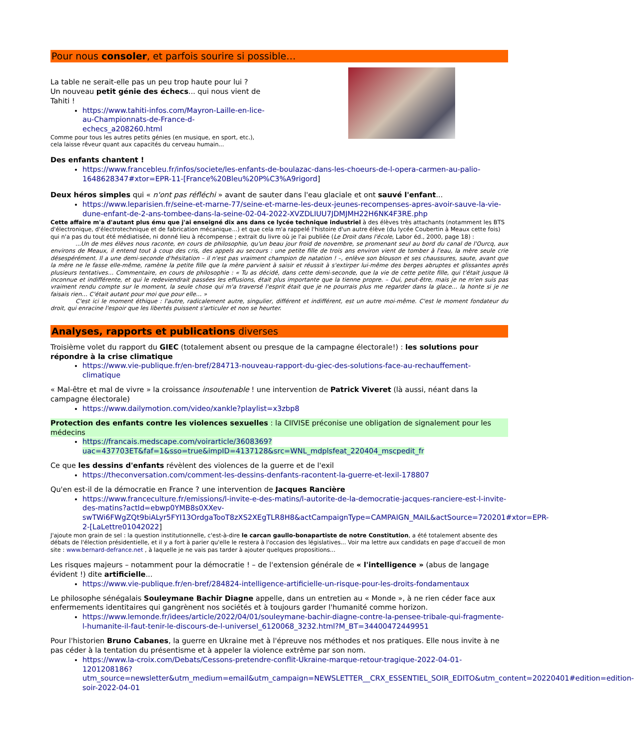Pour nous consoler, et parfois sourire si possible…
La table ne serait-elle pas un peu trop haute pour lui ?
Un nouveau petit génie des échecs... qui nous vient de Tahiti !
https://www.tahiti-infos.com/Mayron-Laille-en-lice-au-Championnats-de-France-d-echecs_a208260.html
Comme pour tous les autres petits génies (en musique, en sport, etc.), cela laisse rêveur quant aux capacités du cerveau humain...
Des enfants chantent !
https://www.francebleu.fr/infos/societe/les-enfants-de-boulazac-dans-les-choeurs-de-l-opera-carmen-au-palio-1648628347#xtor=EPR-11-[France%20Bleu%20P%C3%A9rigord]
Deux héros simples qui « n'ont pas réfléchi » avant de sauter dans l'eau glaciale et ont sauvé l'enfant...
https://www.leparisien.fr/seine-et-marne-77/seine-et-marne-les-deux-jeunes-recompenses-apres-avoir-sauve-la-vie-dune-enfant-de-2-ans-tombee-dans-la-seine-02-04-2022-XVZDLIUU7JDMJMH22H6NK4F3RE.php
Cette affaire m'a d'autant plus ému que j'ai enseigné dix ans dans ce lycée technique industriel à des élèves très attachants (notamment les BTS d'électronique, d'électrotechnique et de fabrication mécanique...) et que cela m'a rappelé l'histoire d'un autre élève (du lycée Coubertin à Meaux cette fois) qui n'a pas du tout été médiatisée, ni donné lieu à récompense ; extrait du livre où je l'ai publiée (Le Droit dans l'école, Labor éd., 2000, page 18) :
...Un de mes élèves nous raconte, en cours de philosophie, qu'un beau jour froid de novembre, se promenant seul au bord du canal de l'Ourcq, aux environs de Meaux, il entend tout à coup des cris, des appels au secours : une petite fille de trois ans environ vient de tomber à l'eau, la mère seule crie désespérément. Il a une demi-seconde d'hésitation – il n'est pas vraiment champion de natation ! –, enlève son blouson et ses chaussures, saute, avant que la mère ne le fasse elle-même, ramène la petite fille que la mère parvient à saisir et réussit à s'extirper lui-même des berges abruptes et glissantes après plusieurs tentatives… Commentaire, en cours de philosophie : « Tu as décidé, dans cette demi-seconde, que la vie de cette petite fille, qui t'était jusque là inconnue et indifférente, et qui le redeviendrait passées les effusions, était plus importante que la tienne propre. – Oui, peut-être, mais je ne m'en suis pas vraiment rendu compte sur le moment, la seule chose qui m'a traversé l'esprit était que je ne pourrais plus me regarder dans la glace… la honte si je ne faisais rien… C'était autant pour moi que pour elle… »
C'est ici le moment éthique : l'autre, radicalement autre, singulier, différent et indifférent, est un autre moi-même. C'est le moment fondateur du droit, qui enracine l'espoir que les libertés puissent s'articuler et non se heurter.
Analyses, rapports et publications diverses
Troisième volet du rapport du GIEC (totalement absent ou presque de la campagne électorale!) : les solutions pour répondre à la crise climatique
https://www.vie-publique.fr/en-bref/284713-nouveau-rapport-du-giec-des-solutions-face-au-rechauffement-climatique
« Mal-être et mal de vivre » la croissance insoutenable ! une intervention de Patrick Viveret (là aussi, néant dans la campagne électorale)
https://www.dailymotion.com/video/xankle?playlist=x3zbp8
Protection des enfants contre les violences sexuelles : la CIIVISE préconise une obligation de signalement pour les médecins
https://francais.medscape.com/voirarticle/3608369?uac=437703ET&faf=1&sso=true&impID=4137128&src=WNL_mdplsfeat_220404_mscpedit_fr
Ce que les dessins d'enfants révèlent des violences de la guerre et de l'exil
https://theconversation.com/comment-les-dessins-denfants-racontent-la-guerre-et-lexil-178807
Qu'en est-il de la démocratie en France ? une intervention de Jacques Rancière
https://www.franceculture.fr/emissions/l-invite-e-des-matins/l-autorite-de-la-democratie-jacques-ranciere-est-l-invite-des-matins?actId=ebwp0YMB8s0XXev-swTWi6FWgZQt9biALyr5FYI13OrdgaTooT8zXS2XEgTLR8H8&actCampaignType=CAMPAIGN_MAIL&actSource=720201#xtor=EPR-2-[LaLettre01042022]
J'ajoute mon grain de sel : la question institutionnelle, c'est-à-dire le carcan gaullo-bonapartiste de notre Constitution, a été totalement absente des débats de l'élection présidentielle, et il y a fort à parier qu'elle le restera à l'occasion des législatives... Voir ma lettre aux candidats en page d'accueil de mon site : www.bernard-defrance.net , à laquelle je ne vais pas tarder à ajouter quelques propositions...
Les risques majeurs – notamment pour la démocratie ! – de l'extension générale de « l'intelligence » (abus de langage évident !) dite artificielle...
https://www.vie-publique.fr/en-bref/284824-intelligence-artificielle-un-risque-pour-les-droits-fondamentaux
Le philosophe sénégalais Souleymane Bachir Diagne appelle, dans un entretien au « Monde », à ne rien céder face aux enfermements identitaires qui gangrènent nos sociétés et à toujours garder l'humanité comme horizon.
https://www.lemonde.fr/idees/article/2022/04/01/souleymane-bachir-diagne-contre-la-pensee-tribale-qui-fragmente-l-humanite-il-faut-tenir-le-discours-de-l-universel_6120068_3232.html?M_BT=34400472449951
Pour l'historien Bruno Cabanes, la guerre en Ukraine met à l'épreuve nos méthodes et nos pratiques. Elle nous invite à ne pas céder à la tentation du présentisme et à appeler la violence extrême par son nom.
https://www.la-croix.com/Debats/Cessons-pretendre-conflit-Ukraine-marque-retour-tragique-2022-04-01-1201208186?utm_source=newsletter&utm_medium=email&utm_campaign=NEWSLETTER__CRX_ESSENTIEL_SOIR_EDITO&utm_content=20220401#edition=edition-soir-2022-04-01